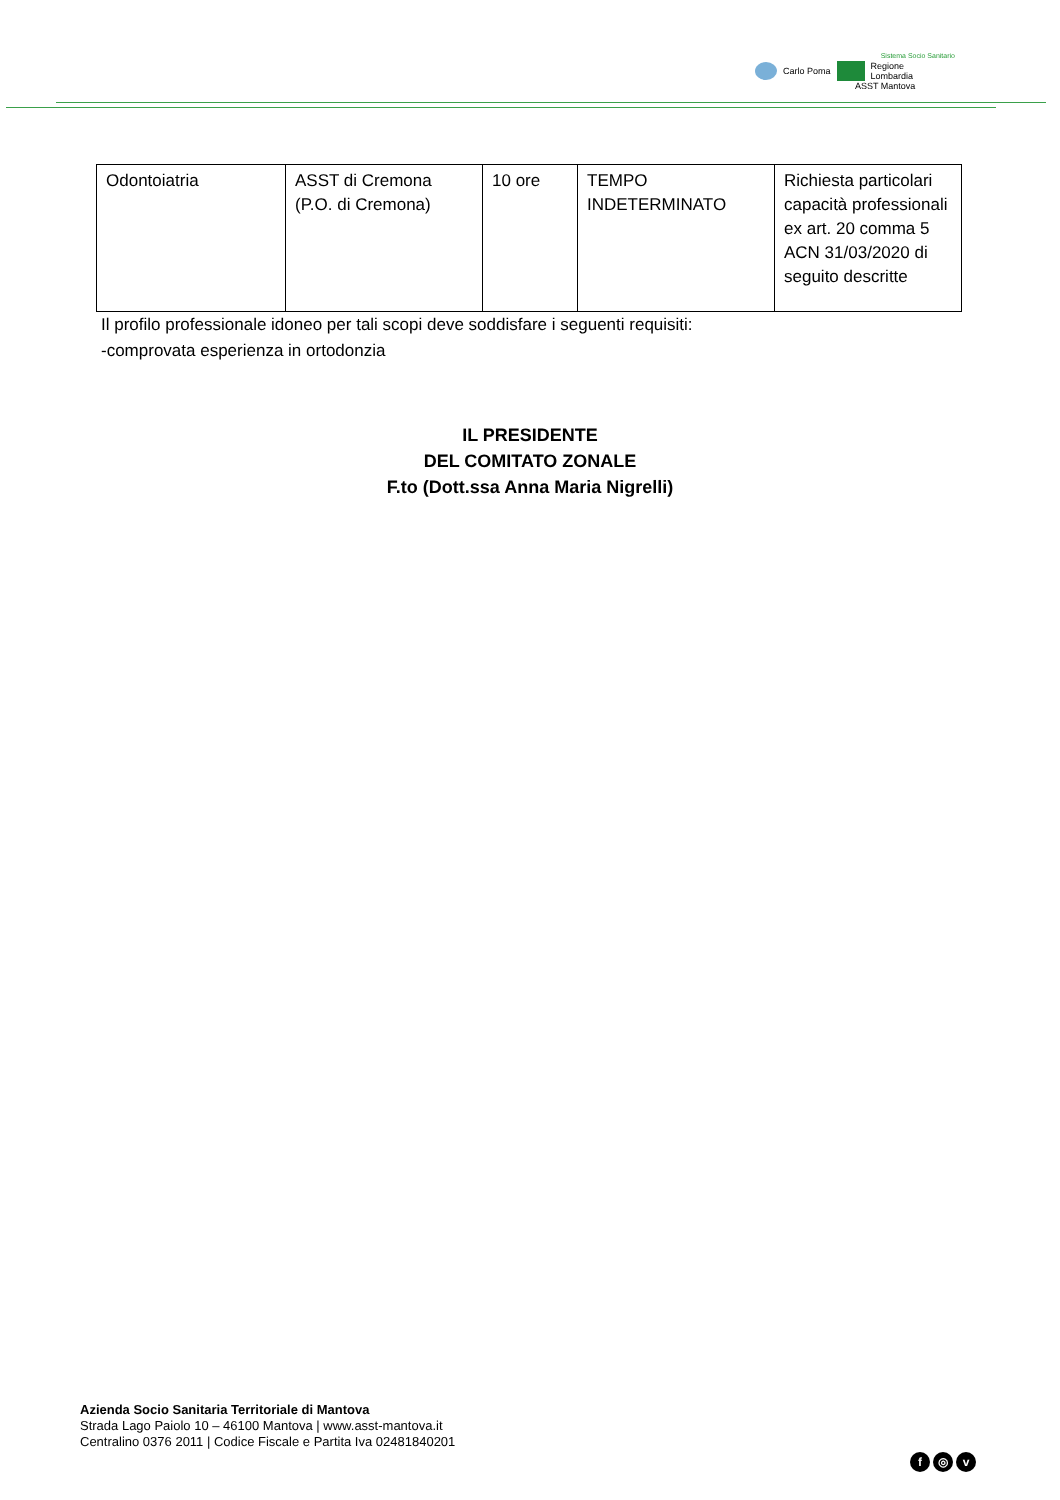Sistema Socio Sanitario
Carlo Poma
Regione
Lombardia
ASST Mantova
| Odontoiatria | ASST di Cremona (P.O. di Cremona) | 10 ore | TEMPO INDETERMINATO | Richiesta particolari capacità professionali ex art. 20 comma 5 ACN 31/03/2020 di seguito descritte |
Il profilo professionale idoneo per tali scopi deve soddisfare i seguenti requisiti:
-comprovata esperienza in ortodonzia
IL PRESIDENTE
DEL COMITATO ZONALE
F.to (Dott.ssa Anna Maria Nigrelli)
Azienda Socio Sanitaria Territoriale di Mantova
Strada Lago Paiolo 10 – 46100 Mantova | www.asst-mantova.it
Centralino 0376 2011 | Codice Fiscale e Partita Iva 02481840201
f ◎ v